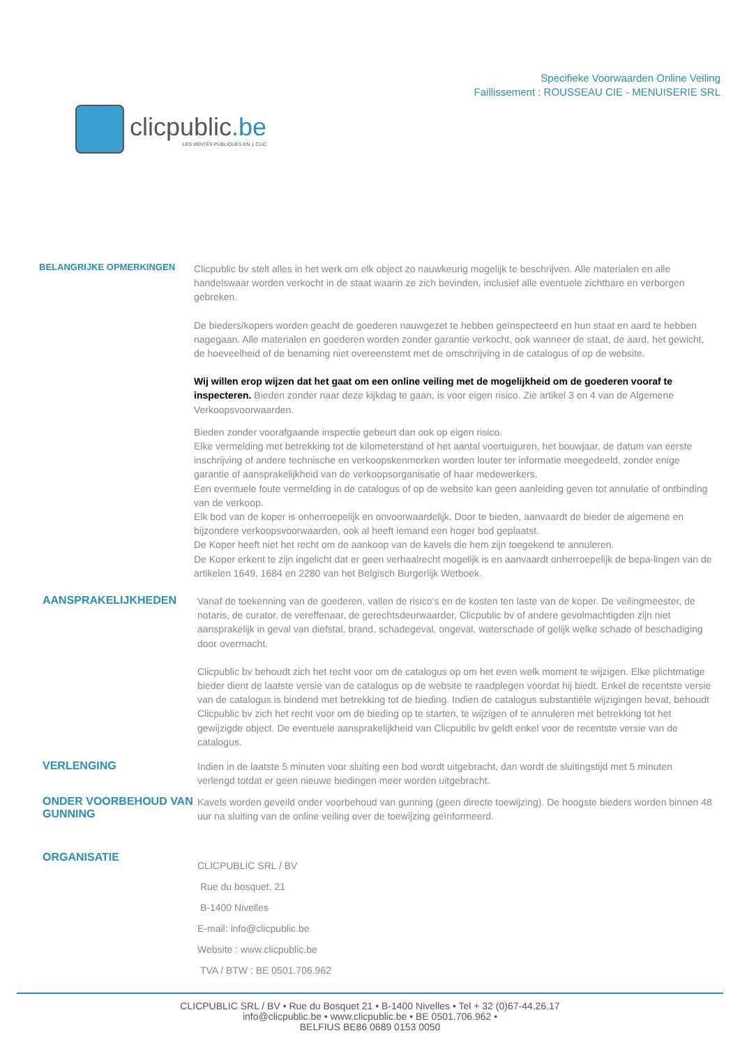clicpublic.be
LES VENTES PUBLIQUES EN 1 CLIC
Specifieke Voorwaarden Online Veiling
Faillissement : ROUSSEAU CIE - MENUISERIE SRL
BELANGRIJKE OPMERKINGEN
Clicpublic bv stelt alles in het werk om elk object zo nauwkeurig mogelijk te beschrijven. Alle materialen en alle handelswaar worden verkocht in de staat waarin ze zich bevinden, inclusief alle eventuele zichtbare en verborgen gebreken.
De bieders/kopers worden geacht de goederen nauwgezet te hebben geïnspecteerd en hun staat en aard te hebben nagegaan. Alle materialen en goederen worden zonder garantie verkocht, ook wanneer de staat, de aard, het gewicht, de hoeveelheid of de benaming niet overeenstemt met de omschrijving in de catalogus of op de website.
Wij willen erop wijzen dat het gaat om een online veiling met de mogelijkheid om de goederen vooraf te inspecteren. Bieden zonder naar deze kijkdag te gaan, is voor eigen risico. Zie artikel 3 en 4 van de Algemene Verkoopsvoorwaarden.
Bieden zonder voorafgaande inspectie gebeurt dan ook op eigen risico.
Elke vermelding met betrekking tot de kilometerstand of het aantal voertuiguren, het bouwjaar, de datum van eerste inschrijving of andere technische en verkoopskenmerken worden louter ter informatie meegedeeld, zonder enige garantie of aansprakelijkheid van de verkoopsorganisatie of haar medewerkers.
Een eventuele foute vermelding in de catalogus of op de website kan geen aanleiding geven tot annulatie of ontbinding van de verkoop.
Elk bod van de koper is onherroepelijk en onvoorwaardelijk. Door te bieden, aanvaardt de bieder de algemene en bijzondere verkoopsvoorwaarden, ook al heeft iemand een hoger bod geplaatst.
De Koper heeft niet het recht om de aankoop van de kavels die hem zijn toegekend te annuleren.
De Koper erkent te zijn ingelicht dat er geen verhaalrecht mogelijk is en aanvaardt onherroepelijk de bepa-lingen van de artikelen 1649, 1684 en 2280 van het Belgisch Burgerlijk Wetboek.
AANSPRAKELIJKHEDEN
Vanaf de toekenning van de goederen, vallen de risico's en de kosten ten laste van de koper. De veilingmeester, de notaris, de curator, de vereffenaar, de gerechtsdeurwaarder, Clicpublic bv of andere gevolmachtigden zijn niet aansprakelijk in geval van diefstal, brand, schadegeval, ongeval, waterschade of gelijk welke schade of beschadiging door overmacht.
Clicpublic bv behoudt zich het recht voor om de catalogus op om het even welk moment te wijzigen. Elke plichtmatige bieder dient de laatste versie van de catalogus op de website te raadplegen voordat hij biedt. Enkel de recentste versie van de catalogus is bindend met betrekking tot de bieding. Indien de catalogus substantiële wijzigingen bevat, behoudt Clicpublic bv zich het recht voor om de bieding op te starten, te wijzigen of te annuleren met betrekking tot het gewijzigde object. De eventuele aansprakelijkheid van Clicpublic bv geldt enkel voor de recentste versie van de catalogus.
VERLENGING
Indien in de laatste 5 minuten voor sluiting een bod wordt uitgebracht, dan wordt de sluitingstijd met 5 minuten verlengd totdat er geen nieuwe biedingen meer worden uitgebracht.
ONDER VOORBEHOUD VAN GUNNING
Kavels worden geveild onder voorbehoud van gunning (geen directe toewijzing). De hoogste bieders worden binnen 48 uur na sluiting van de online veiling over de toewijzing geïnformeerd.
ORGANISATIE
CLICPUBLIC SRL / BV
Rue du bosquet, 21
B-1400 Nivelles
E-mail: info@clicpublic.be
Website : www.clicpublic.be
TVA / BTW : BE 0501.706.962
CLICPUBLIC SRL / BV • Rue du Bosquet 21 • B-1400 Nivelles • Tel + 32 (0)67-44.26.17
info@clicpublic.be • www.clicpublic.be • BE 0501.706.962 •
BELFIUS BE86 0689 0153 0050